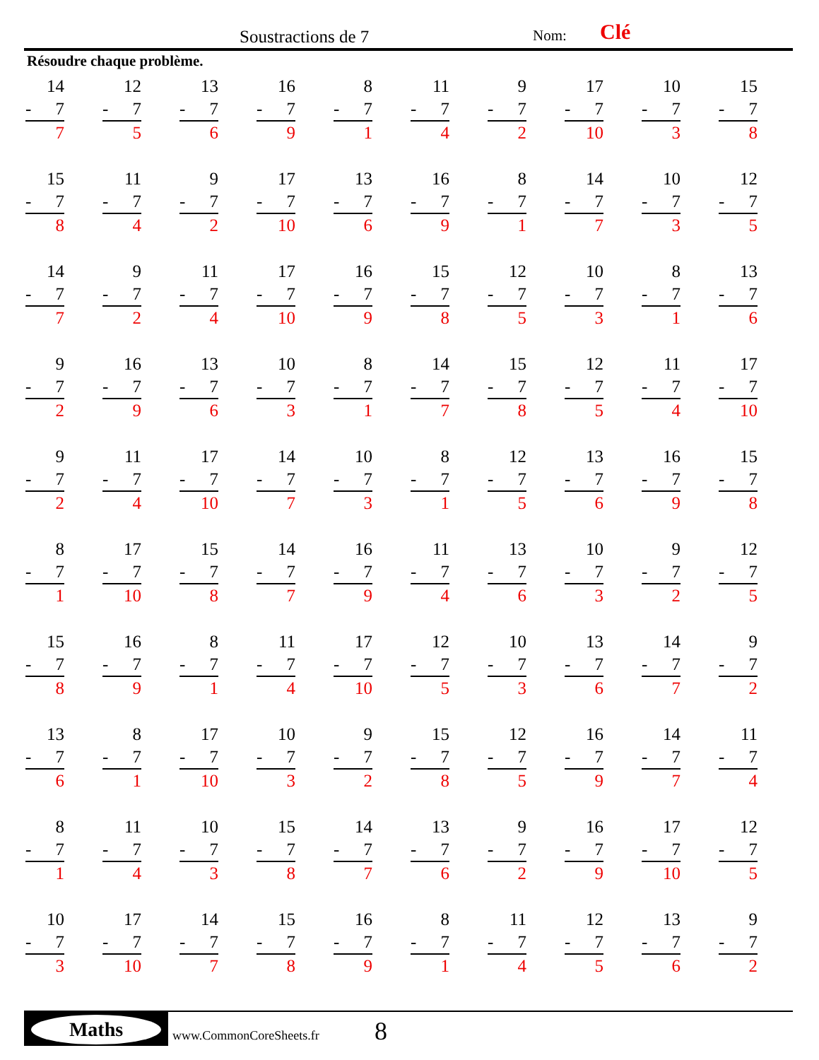Soustractions de 7 Nom: Clé
Résoudre chaque problème.
| 14 - 7 7 | 12 - 7 5 | 13 - 7 6 | 16 - 7 9 | 8 - 7 1 | 11 - 7 4 | 9 - 7 2 | 17 - 7 10 | 10 - 7 3 | 15 - 7 8 |
| 15 - 7 8 | 11 - 7 4 | 9 - 7 2 | 17 - 7 10 | 13 - 7 6 | 16 - 7 9 | 8 - 7 1 | 14 - 7 7 | 10 - 7 3 | 12 - 7 5 |
| 14 - 7 7 | 9 - 7 2 | 11 - 7 4 | 17 - 7 10 | 16 - 7 9 | 15 - 7 8 | 12 - 7 5 | 10 - 7 3 | 8 - 7 1 | 13 - 7 6 |
| 9 - 7 2 | 16 - 7 9 | 13 - 7 6 | 10 - 7 3 | 8 - 7 1 | 14 - 7 7 | 15 - 7 8 | 12 - 7 5 | 11 - 7 4 | 17 - 7 10 |
| 9 - 7 2 | 11 - 7 4 | 17 - 7 10 | 14 - 7 7 | 10 - 7 3 | 8 - 7 1 | 12 - 7 5 | 13 - 7 6 | 16 - 7 9 | 15 - 7 8 |
| 8 - 7 1 | 17 - 7 10 | 15 - 7 8 | 14 - 7 7 | 16 - 7 9 | 11 - 7 4 | 13 - 7 6 | 10 - 7 3 | 9 - 7 2 | 12 - 7 5 |
| 15 - 7 8 | 16 - 7 9 | 8 - 7 1 | 11 - 7 4 | 17 - 7 10 | 12 - 7 5 | 10 - 7 3 | 13 - 7 6 | 14 - 7 7 | 9 - 7 2 |
| 13 - 7 6 | 8 - 7 1 | 17 - 7 10 | 10 - 7 3 | 9 - 7 2 | 15 - 7 8 | 12 - 7 5 | 16 - 7 9 | 14 - 7 7 | 11 - 7 4 |
| 8 - 7 1 | 11 - 7 4 | 10 - 7 3 | 15 - 7 8 | 14 - 7 7 | 13 - 7 6 | 9 - 7 2 | 16 - 7 9 | 17 - 7 10 | 12 - 7 5 |
| 10 - 7 3 | 17 - 7 10 | 14 - 7 7 | 15 - 7 8 | 16 - 7 9 | 8 - 7 1 | 11 - 7 4 | 12 - 7 5 | 13 - 7 6 | 9 - 7 2 |
Maths www.CommonCoreSheets.fr 8